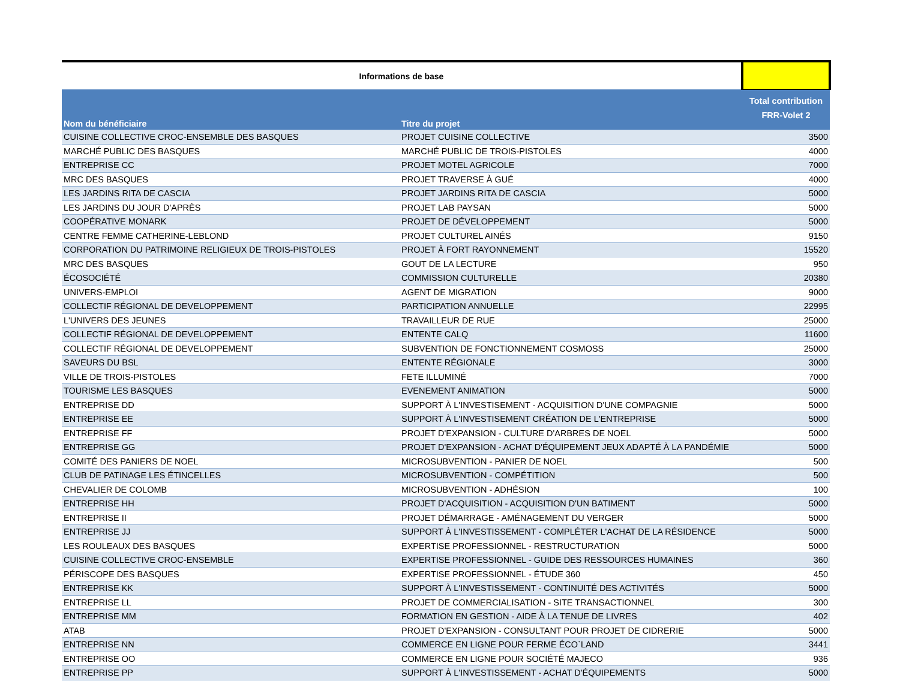| Informations de base | | |
| Nom du bénéficiaire | Titre du projet | Total contribution FRR-Volet 2 |
| CUISINE COLLECTIVE CROC-ENSEMBLE DES BASQUES | PROJET CUISINE COLLECTIVE | 3500 |
| MARCHÉ PUBLIC DES BASQUES | MARCHÉ PUBLIC DE TROIS-PISTOLES | 4000 |
| ENTREPRISE CC | PROJET MOTEL AGRICOLE | 7000 |
| MRC DES BASQUES | PROJET TRAVERSE À GUÉ | 4000 |
| LES JARDINS RITA DE CASCIA | PROJET JARDINS RITA DE CASCIA | 5000 |
| LES JARDINS DU JOUR D'APRÈS | PROJET LAB PAYSAN | 5000 |
| COOPÉRATIVE MONARK | PROJET DE DÉVELOPPEMENT | 5000 |
| CENTRE FEMME CATHERINE-LEBLOND | PROJET CULTUREL AINÉS | 9150 |
| CORPORATION DU PATRIMOINE RELIGIEUX DE TROIS-PISTOLES | PROJET À FORT RAYONNEMENT | 15520 |
| MRC DES BASQUES | GOUT DE LA LECTURE | 950 |
| ÉCOSOCIÉTÉ | COMMISSION CULTURELLE | 20380 |
| UNIVERS-EMPLOI | AGENT DE MIGRATION | 9000 |
| COLLECTIF RÉGIONAL DE DEVELOPPEMENT | PARTICIPATION ANNUELLE | 22995 |
| L'UNIVERS DES JEUNES | TRAVAILLEUR DE RUE | 25000 |
| COLLECTIF RÉGIONAL DE DEVELOPPEMENT | ENTENTE CALQ | 11600 |
| COLLECTIF RÉGIONAL DE DEVELOPPEMENT | SUBVENTION DE FONCTIONNEMENT COSMOSS | 25000 |
| SAVEURS DU BSL | ENTENTE RÉGIONALE | 3000 |
| VILLE DE TROIS-PISTOLES | FETE ILLUMINÉ | 7000 |
| TOURISME LES BASQUES | EVENEMENT ANIMATION | 5000 |
| ENTREPRISE DD | SUPPORT À L'INVESTISEMENT - ACQUISITION D'UNE COMPAGNIE | 5000 |
| ENTREPRISE EE | SUPPORT À L'INVESTISEMENT CRÉATION DE L'ENTREPRISE | 5000 |
| ENTREPRISE FF | PROJET D'EXPANSION - CULTURE D'ARBRES DE NOEL | 5000 |
| ENTREPRISE GG | PROJET D'EXPANSION - ACHAT D'ÉQUIPEMENT JEUX ADAPTÉ À LA PANDÉMIE | 5000 |
| COMITÉ DES PANIERS DE NOEL | MICROSUBVENTION - PANIER DE NOEL | 500 |
| CLUB DE PATINAGE LES ÉTINCELLES | MICROSUBVENTION - COMPÉTITION | 500 |
| CHEVALIER DE COLOMB | MICROSUBVENTION - ADHÉSION | 100 |
| ENTREPRISE HH | PROJET D'ACQUISITION - ACQUISITION D'UN BATIMENT | 5000 |
| ENTREPRISE II | PROJET DÉMARRAGE - AMÉNAGEMENT DU VERGER | 5000 |
| ENTREPRISE JJ | SUPPORT À L'INVESTISSEMENT - COMPLÉTER L'ACHAT DE LA RÉSIDENCE | 5000 |
| LES ROULEAUX DES BASQUES | EXPERTISE PROFESSIONNEL - RESTRUCTURATION | 5000 |
| CUISINE COLLECTIVE CROC-ENSEMBLE | EXPERTISE PROFESSIONNEL - GUIDE DES RESSOURCES HUMAINES | 360 |
| PÉRISCOPE DES BASQUES | EXPERTISE PROFESSIONNEL - ÉTUDE 360 | 450 |
| ENTREPRISE KK | SUPPORT À L'INVESTISSEMENT - CONTINUITÉ DES ACTIVITÉS | 5000 |
| ENTREPRISE LL | PROJET DE COMMERCIALISATION - SITE TRANSACTIONNEL | 300 |
| ENTREPRISE MM | FORMATION EN GESTION - AIDE À LA TENUE DE LIVRES | 402 |
| ATAB | PROJET D'EXPANSION - CONSULTANT POUR PROJET DE CIDRERIE | 5000 |
| ENTREPRISE NN | COMMERCE EN LIGNE POUR FERME ÉCO`LAND | 3441 |
| ENTREPRISE OO | COMMERCE EN LIGNE POUR SOCIÉTÉ MAJECO | 936 |
| ENTREPRISE PP | SUPPORT À L'INVESTISSEMENT - ACHAT D'ÉQUIPEMENTS | 5000 |